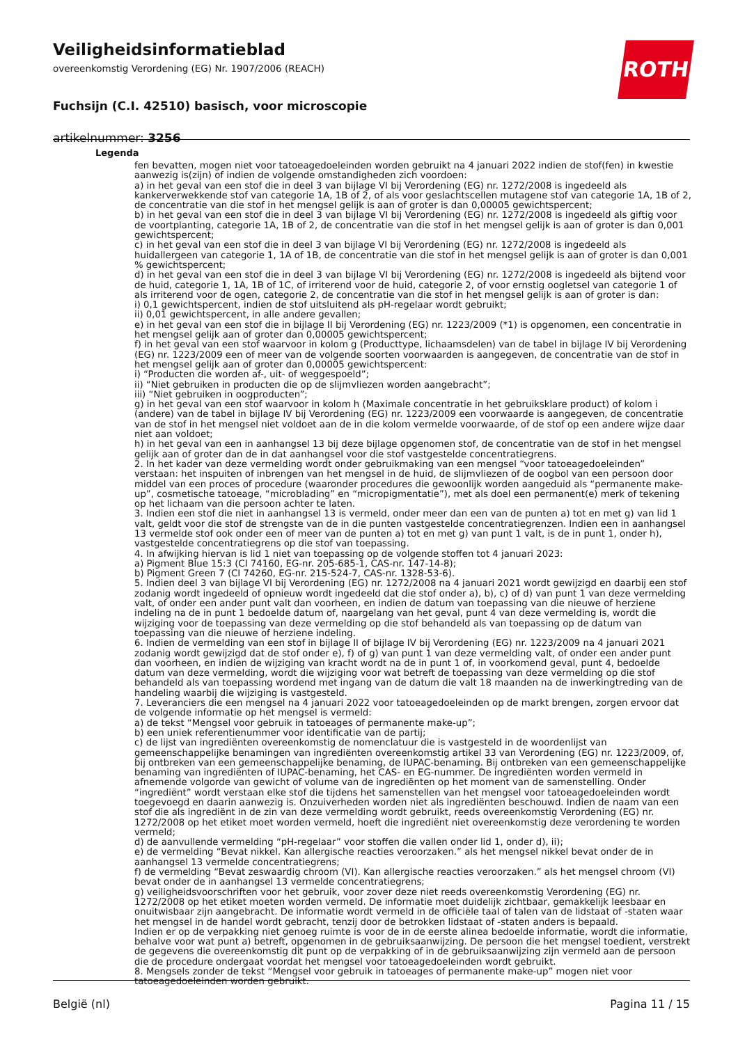Veiligheidsinformatieblad
overeenkomstig Verordening (EG) Nr. 1907/2006 (REACH)
Fuchsijn (C.I. 42510) basisch, voor microscopie
artikelnummer: 3256
ROTH
Legenda
fen bevatten, mogen niet voor tatoeagedoeleinden worden gebruikt na 4 januari 2022 indien de stof(fen) in kwestie aanwezig is(zijn) of indien de volgende omstandigheden zich voordoen:
a) in het geval van een stof die in deel 3 van bijlage VI bij Verordening (EG) nr. 1272/2008 is ingedeeld als kankerverwekkende stof van categorie 1A, 1B of 2, of als voor geslachtscellen mutagene stof van categorie 1A, 1B of 2, de concentratie van die stof in het mengsel gelijk is aan of groter is dan 0,00005 gewichtspercent;
b) in het geval van een stof die in deel 3 van bijlage VI bij Verordening (EG) nr. 1272/2008 is ingedeeld als giftig voor de voortplanting, categorie 1A, 1B of 2, de concentratie van die stof in het mengsel gelijk is aan of groter is dan 0,001 gewichtspercent;
c) in het geval van een stof die in deel 3 van bijlage VI bij Verordening (EG) nr. 1272/2008 is ingedeeld als huidallergeen van categorie 1, 1A of 1B, de concentratie van die stof in het mengsel gelijk is aan of groter is dan 0,001 % gewichtspercent;
d) in het geval van een stof die in deel 3 van bijlage VI bij Verordening (EG) nr. 1272/2008 is ingedeeld als bijtend voor de huid, categorie 1, 1A, 1B of 1C, of irriterend voor de huid, categorie 2, of voor ernstig oogletsel van categorie 1 of als irriterend voor de ogen, categorie 2, de concentratie van die stof in het mengsel gelijk is aan of groter is dan:
i) 0,1 gewichtspercent, indien de stof uitsluitend als pH-regelaar wordt gebruikt;
ii) 0,01 gewichtspercent, in alle andere gevallen;
e) in het geval van een stof die in bijlage II bij Verordening (EG) nr. 1223/2009 (*1) is opgenomen, een concentratie in het mengsel gelijk aan of groter dan 0,00005 gewichtspercent;
f) in het geval van een stof waarvoor in kolom g (Producttype, lichaamsdelen) van de tabel in bijlage IV bij Verordening (EG) nr. 1223/2009 een of meer van de volgende soorten voorwaarden is aangegeven, de concentratie van de stof in het mengsel gelijk aan of groter dan 0,00005 gewichtspercent:
i) “Producten die worden af-, uit- of weggespoeld”;
ii) “Niet gebruiken in producten die op de slijmvliezen worden aangebracht”;
iii) “Niet gebruiken in oogproducten”;
g) in het geval van een stof waarvoor in kolom h (Maximale concentratie in het gebruiksklare product) of kolom i (andere) van de tabel in bijlage IV bij Verordening (EG) nr. 1223/2009 een voorwaarde is aangegeven, de concentratie van de stof in het mengsel niet voldoet aan de in die kolom vermelde voorwaarde, of de stof op een andere wijze daar niet aan voldoet;
h) in het geval van een in aanhangsel 13 bij deze bijlage opgenomen stof, de concentratie van de stof in het mengsel gelijk aan of groter dan de in dat aanhangsel voor die stof vastgestelde concentratiegrens.
2. In het kader van deze vermelding wordt onder gebruikmaking van een mengsel “voor tatoeagedoeleinden” verstaan: het inspuiten of inbrengen van het mengsel in de huid, de slijmvliezen of de oogbol van een persoon door middel van een proces of procedure (waaronder procedures die gewoonlijk worden aangeduid als “permanente make-up”, cosmetische tatoeage, “microblading” en “micropigmentatie”), met als doel een permanent(e) merk of tekening op het lichaam van die persoon achter te laten.
3. Indien een stof die niet in aanhangsel 13 is vermeld, onder meer dan een van de punten a) tot en met g) van lid 1 valt, geldt voor die stof de strengste van de in die punten vastgestelde concentratiegrenzen. Indien een in aanhangsel 13 vermelde stof ook onder een of meer van de punten a) tot en met g) van punt 1 valt, is de in punt 1, onder h), vastgestelde concentratiegrens op die stof van toepassing.
4. In afwijking hiervan is lid 1 niet van toepassing op de volgende stoffen tot 4 januari 2023:
a) Pigment Blue 15:3 (CI 74160, EG-nr. 205-685-1, CAS-nr. 147-14-8);
b) Pigment Green 7 (CI 74260, EG-nr. 215-524-7, CAS-nr. 1328-53-6).
5. Indien deel 3 van bijlage VI bij Verordening (EG) nr. 1272/2008 na 4 januari 2021 wordt gewijzigd en daarbij een stof zodanig wordt ingedeeld of opnieuw wordt ingedeeld dat die stof onder a), b), c) of d) van punt 1 van deze vermelding valt, of onder een ander punt valt dan voorheen, en indien de datum van toepassing van die nieuwe of herziene indeling na de in punt 1 bedoelde datum of, naargelang van het geval, punt 4 van deze vermelding is, wordt die wijziging voor de toepassing van deze vermelding op die stof behandeld als van toepassing op de datum van toepassing van die nieuwe of herziene indeling.
6. Indien de vermelding van een stof in bijlage II of bijlage IV bij Verordening (EG) nr. 1223/2009 na 4 januari 2021 zodanig wordt gewijzigd dat de stof onder e), f) of g) van punt 1 van deze vermelding valt, of onder een ander punt dan voorheen, en indien de wijziging van kracht wordt na de in punt 1 of, in voorkomend geval, punt 4, bedoelde datum van deze vermelding, wordt die wijziging voor wat betreft de toepassing van deze vermelding op die stof behandeld als van toepassing wordend met ingang van de datum die valt 18 maanden na de inwerkingtreding van de handeling waarbij die wijziging is vastgesteld.
7. Leveranciers die een mengsel na 4 januari 2022 voor tatoeagedoeleinden op de markt brengen, zorgen ervoor dat de volgende informatie op het mengsel is vermeld:
a) de tekst “Mengsel voor gebruik in tatoeages of permanente make-up”;
b) een uniek referentienummer voor identificatie van de partij;
c) de lijst van ingrediënten overeenkomstig de nomenclatuur die is vastgesteld in de woordenlijst van gemeenschappelijke benamingen van ingrediënten overeenkomstig artikel 33 van Verordening (EG) nr. 1223/2009, of, bij ontbreken van een gemeenschappelijke benaming, de IUPAC-benaming. Bij ontbreken van een gemeenschappelijke benaming van ingrediënten of IUPAC-benaming, het CAS- en EG-nummer. De ingrediënten worden vermeld in afnemende volgorde van gewicht of volume van de ingrediënten op het moment van de samenstelling. Onder “ingrediënt” wordt verstaan elke stof die tijdens het samenstellen van het mengsel voor tatoeagedoeleinden wordt toegevoegd en daarin aanwezig is. Onzuiverheden worden niet als ingrediënten beschouwd. Indien de naam van een stof die als ingrediënt in de zin van deze vermelding wordt gebruikt, reeds overeenkomstig Verordening (EG) nr. 1272/2008 op het etiket moet worden vermeld, hoeft die ingrediënt niet overeenkomstig deze verordening te worden vermeld;
d) de aanvullende vermelding “pH-regelaar” voor stoffen die vallen onder lid 1, onder d), ii);
e) de vermelding “Bevat nikkel. Kan allergische reacties veroorzaken.” als het mengsel nikkel bevat onder de in aanhangsel 13 vermelde concentratiegrens;
f) de vermelding “Bevat zeswaardig chroom (VI). Kan allergische reacties veroorzaken.” als het mengsel chroom (VI) bevat onder de in aanhangsel 13 vermelde concentratiegrens;
g) veiligheidsvoorschriften voor het gebruik, voor zover deze niet reeds overeenkomstig Verordening (EG) nr. 1272/2008 op het etiket moeten worden vermeld. De informatie moet duidelijk zichtbaar, gemakkelijk leesbaar en onuitwisbaar zijn aangebracht. De informatie wordt vermeld in de officiële taal of talen van de lidstaat of -staten waar het mengsel in de handel wordt gebracht, tenzij door de betrokken lidstaat of -staten anders is bepaald.
Indien er op de verpakking niet genoeg ruimte is voor de in de eerste alinea bedoelde informatie, wordt die informatie, behalve voor wat punt a) betreft, opgenomen in de gebruiksaanwijzing. De persoon die het mengsel toedient, verstrekt de gegevens die overeenkomstig dit punt op de verpakking of in de gebruiksaanwijzing zijn vermeld aan de persoon die de procedure ondergaat voordat het mengsel voor tatoeagedoeleinden wordt gebruikt.
8. Mengsels zonder de tekst “Mengsel voor gebruik in tatoeages of permanente make-up” mogen niet voor tatoeagedoeleinden worden gebruikt.
België (nl) Pagina 11 / 15